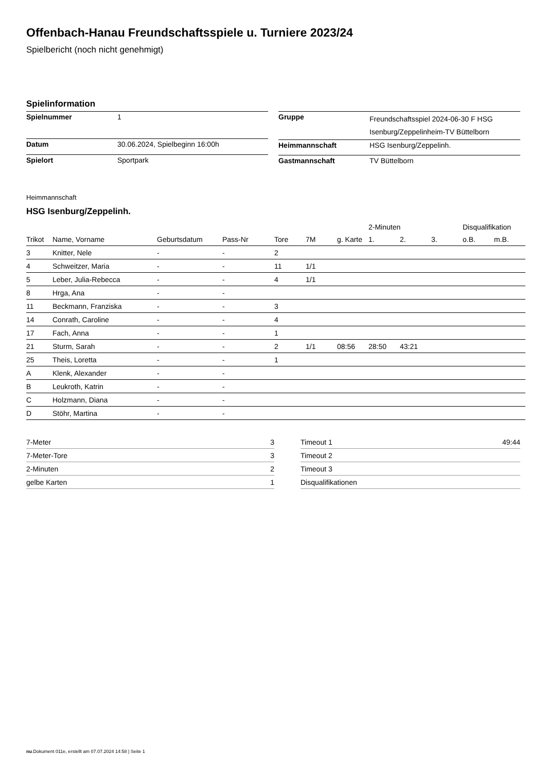Offenbach-Hanau Freundschaftsspiele u. Turniere 2023/24
Spielbericht (noch nicht genehmigt)
Spielinformation
| Spielnummer | 1 |
| Datum | 30.06.2024, Spielbeginn 16:00h |
| Spielort | Sportpark |
| Gruppe | Freundschaftsspiel 2024-06-30 F HSG Isenburg/Zeppelinheim-TV Büttelborn |
| Heimmannschaft | HSG Isenburg/Zeppelinh. |
| Gastmannschaft | TV Büttelborn |
Heimmannschaft
HSG Isenburg/Zeppelinh.
| | | | | | | | 2-Minuten | | | Disqualifikation | |
| --- | --- | --- | --- | --- | --- | --- | --- | --- | --- | --- | --- |
| Trikot | Name, Vorname | Geburtsdatum | Pass-Nr | Tore | 7M | g. Karte | 1. | 2. | 3. | o.B. | m.B. |
| 3 | Knitter, Nele | - | - | 2 | | | | | | | |
| 4 | Schweitzer, Maria | - | - | 11 | 1/1 | | | | | | |
| 5 | Leber, Julia-Rebecca | - | - | 4 | 1/1 | | | | | | |
| 8 | Hrga, Ana | - | - | | | | | | | | |
| 11 | Beckmann, Franziska | - | - | 3 | | | | | | | |
| 14 | Conrath, Caroline | - | - | 4 | | | | | | | |
| 17 | Fach, Anna | - | - | 1 | | | | | | | |
| 21 | Sturm, Sarah | - | - | 2 | 1/1 | 08:56 | 28:50 | 43:21 | | | |
| 25 | Theis, Loretta | - | - | 1 | | | | | | | |
| A | Klenk, Alexander | - | - | | | | | | | | |
| B | Leukroth, Katrin | - | - | | | | | | | | |
| C | Holzmann, Diana | - | - | | | | | | | | |
| D | Stöhr, Martina | - | - | | | | | | | | |
| 7-Meter | 3 |
| 7-Meter-Tore | 3 |
| 2-Minuten | 2 |
| gelbe Karten | 1 |
| Timeout 1 | 49:44 |
| Timeout 2 | |
| Timeout 3 | |
| Disqualifikationen | |
nu.Dokument 011e, erstellt am 07.07.2024 14:58 | Seite 1